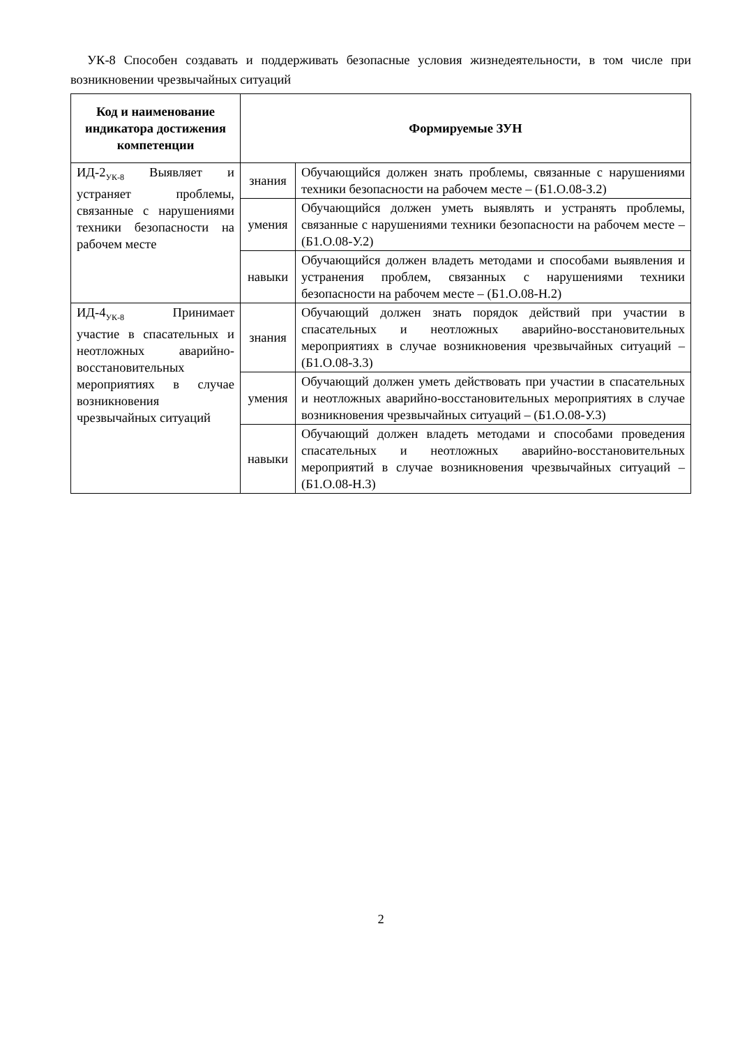УК-8 Способен создавать и поддерживать безопасные условия жизнедеятельности, в том числе при возникновении чрезвычайных ситуаций
| Код и наименование индикатора достижения компетенции | Формируемые ЗУН | |
| --- | --- | --- |
| ИД-2<sub>УК-8</sub> Выявляет и устраняет проблемы, связанные с нарушениями техники безопасности на рабочем месте | знания | Обучающийся должен знать проблемы, связанные с нарушениями техники безопасности на рабочем месте – (Б1.О.08-З.2) |
| | умения | Обучающийся должен уметь выявлять и устранять проблемы, связанные с нарушениями техники безопасности на рабочем месте – (Б1.О.08-У.2) |
| | навыки | Обучающийся должен владеть методами и способами выявления и устранения проблем, связанных с нарушениями техники безопасности на рабочем месте – (Б1.О.08-Н.2) |
| ИД-4<sub>УК-8</sub> Принимает участие в спасательных и неотложных аварийно-восстановительных мероприятиях в случае возникновения чрезвычайных ситуаций | знания | Обучающий должен знать порядок действий при участии в спасательных и неотложных аварийно-восстановительных мероприятиях в случае возникновения чрезвычайных ситуаций – (Б1.О.08-З.3) |
| | умения | Обучающий должен уметь действовать при участии в спасательных и неотложных аварийно-восстановительных мероприятиях в случае возникновения чрезвычайных ситуаций – (Б1.О.08-У.3) |
| | навыки | Обучающий должен владеть методами и способами проведения спасательных и неотложных аварийно-восстановительных мероприятий в случае возникновения чрезвычайных ситуаций – (Б1.О.08-Н.3) |
2